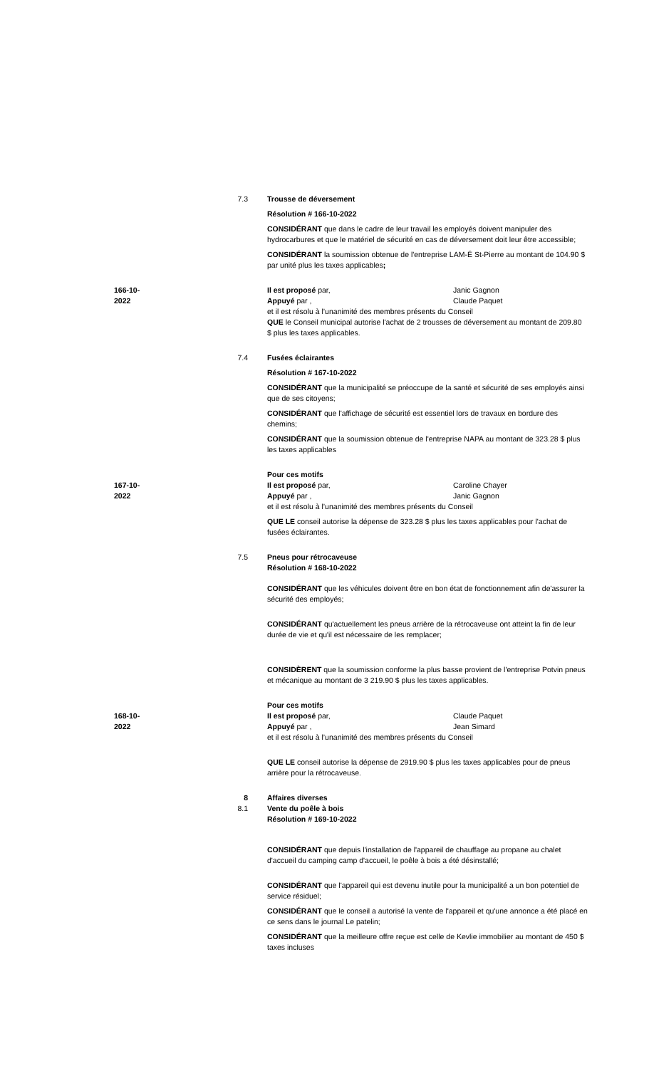7.3 Trousse de déversement
Résolution # 166-10-2022
CONSIDÉRANT que dans le cadre de leur travail les employés doivent manipuler des hydrocarbures et que le matériel de sécurité en cas de déversement doit leur être accessible;
CONSIDÉRANT la soumission obtenue de l'entreprise LAM-É St-Pierre au montant de 104.90 $ par unité plus les taxes applicables;
166-10-2022 Il est proposé par, Janic Gagnon
Appuyé par , Claude Paquet
et il est résolu à l’unanimité des membres présents du Conseil
QUE le Conseil municipal autorise l'achat de 2 trousses de déversement au montant de 209.80 $ plus les taxes applicables.
7.4 Fusées éclairantes
Résolution # 167-10-2022
CONSIDÉRANT que la municipalité se préoccupe de la santé et sécurité de ses employés ainsi que de ses citoyens;
CONSIDÉRANT que l'affichage de sécurité est essentiel lors de travaux en bordure des chemins;
CONSIDÉRANT que la soumission obtenue de l'entreprise NAPA au montant de 323.28 $ plus les taxes applicables
Pour ces motifs
167-10-2022 Il est proposé par, Caroline Chayer
Appuyé par , Janic Gagnon
et il est résolu à l’unanimité des membres présents du Conseil
QUE LE conseil autorise la dépense de 323.28 $ plus les taxes applicables pour l'achat de fusées éclairantes.
7.5 Pneus pour rétrocaveuse
Résolution # 168-10-2022
CONSIDÉRANT que les véhicules doivent être en bon état de fonctionnement afin de'assurer la sécurité des employés;
CONSIDÉRANT qu'actuellement les pneus arrière de la rétrocaveuse ont atteint la fin de leur durée de vie et qu'il est nécessaire de les remplacer;
CONSIDÈRENT que la soumission conforme la plus basse provient de l'entreprise Potvin pneus et mécanique au montant de 3 219.90 $ plus les taxes applicables.
Pour ces motifs
168-10-2022 Il est proposé par, Claude Paquet
Appuyé par , Jean Simard
et il est résolu à l’unanimité des membres présents du Conseil
QUE LE conseil autorise la dépense de 2919.90 $ plus les taxes applicables pour de pneus arrière pour la rétrocaveuse.
8 Affaires diverses
8.1 Vente du poêle à bois
Résolution # 169-10-2022
CONSIDÉRANT que depuis l'installation de l'appareil de chauffage au propane au chalet d'accueil du camping camp d'accueil, le poêle à bois a été désinstallé;
CONSIDÉRANT que l'appareil qui est devenu inutile pour la municipalité a un bon potentiel de service résiduel;
CONSIDÉRANT que le conseil a autorisé la vente de l'appareil et qu'une annonce a été placé en ce sens dans le journal Le patelin;
CONSIDÉRANT que la meilleure offre reçue est celle de Kevlie immobilier au montant de 450 $ taxes incluses